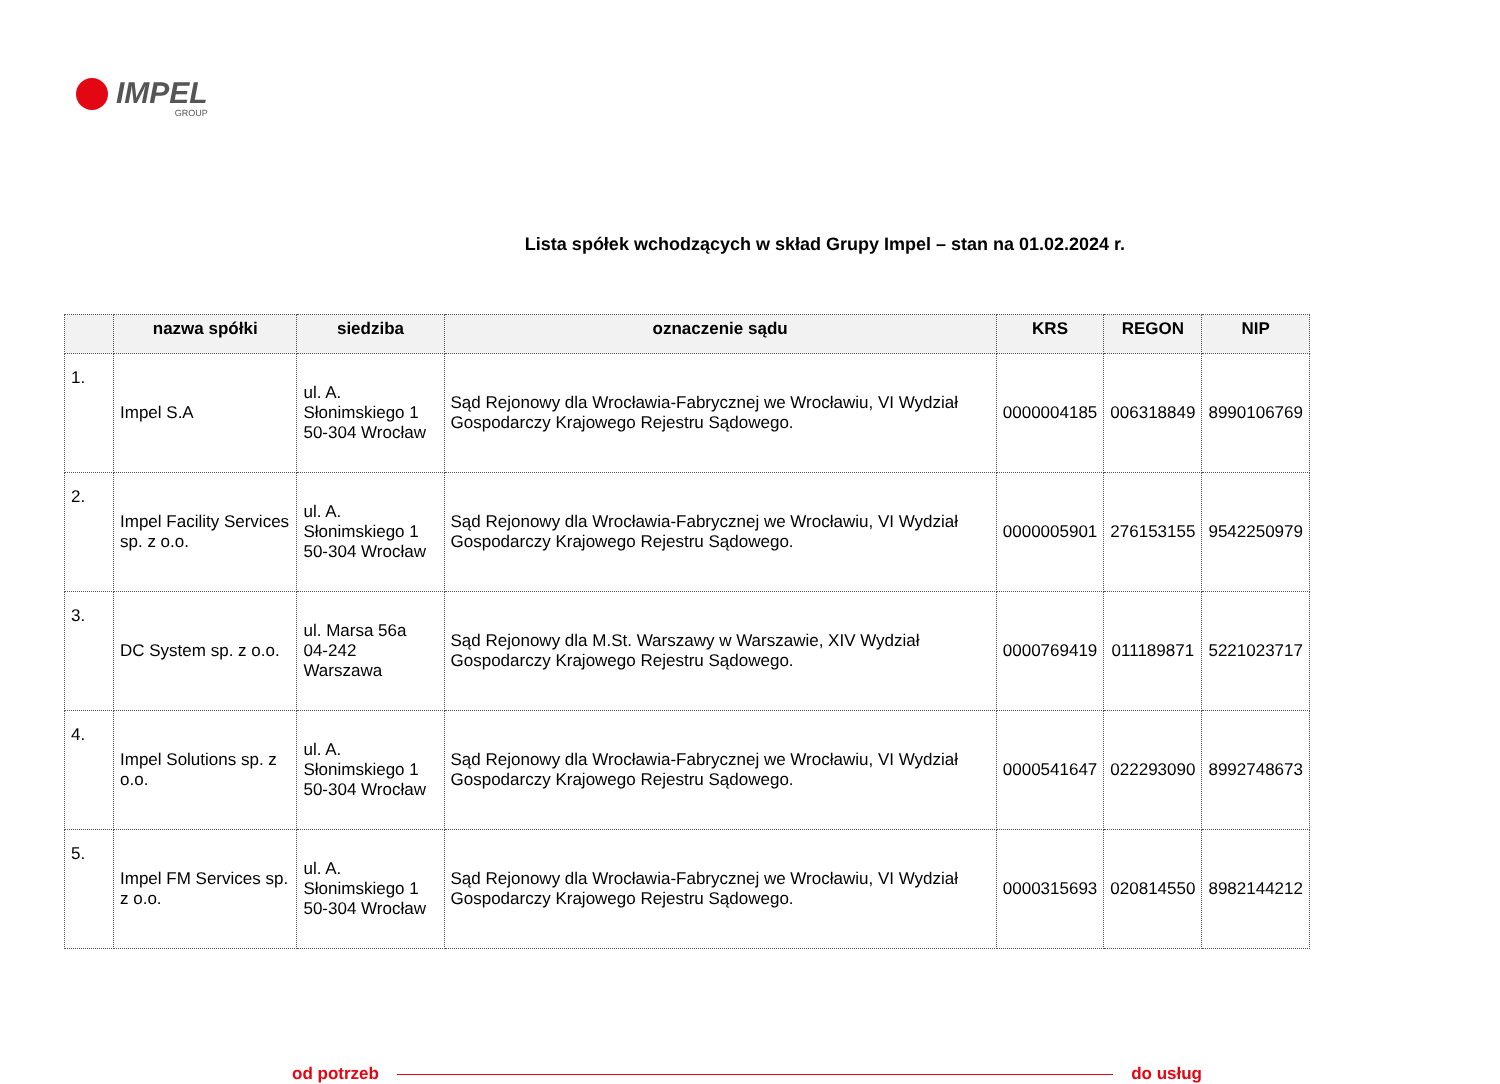IMPEL
GROUP
Lista spółek wchodzących w skład Grupy Impel – stan na 01.02.2024 r.
| | nazwa spółki | siedziba | oznaczenie sądu | KRS | REGON | NIP |
| --- | --- | --- | --- | --- | --- | --- |
| 1. | Impel S.A | ul. A. Słonimskiego 1 50-304 Wrocław | Sąd Rejonowy dla Wrocławia-Fabrycznej we Wrocławiu, VI Wydział Gospodarczy Krajowego Rejestru Sądowego. | 0000004185 | 006318849 | 8990106769 |
| 2. | Impel Facility Services sp. z o.o. | ul. A. Słonimskiego 1 50-304 Wrocław | Sąd Rejonowy dla Wrocławia-Fabrycznej we Wrocławiu, VI Wydział Gospodarczy Krajowego Rejestru Sądowego. | 0000005901 | 276153155 | 9542250979 |
| 3. | DC System sp. z o.o. | ul. Marsa 56a 04-242 Warszawa | Sąd Rejonowy dla M.St. Warszawy w Warszawie, XIV Wydział Gospodarczy Krajowego Rejestru Sądowego. | 0000769419 | 011189871 | 5221023717 |
| 4. | Impel Solutions sp. z o.o. | ul. A. Słonimskiego 1 50-304 Wrocław | Sąd Rejonowy dla Wrocławia-Fabrycznej we Wrocławiu, VI Wydział Gospodarczy Krajowego Rejestru Sądowego. | 0000541647 | 022293090 | 8992748673 |
| 5. | Impel FM Services sp. z o.o. | ul. A. Słonimskiego 1 50-304 Wrocław | Sąd Rejonowy dla Wrocławia-Fabrycznej we Wrocławiu, VI Wydział Gospodarczy Krajowego Rejestru Sądowego. | 0000315693 | 020814550 | 8982144212 |
od potrzeb do usług